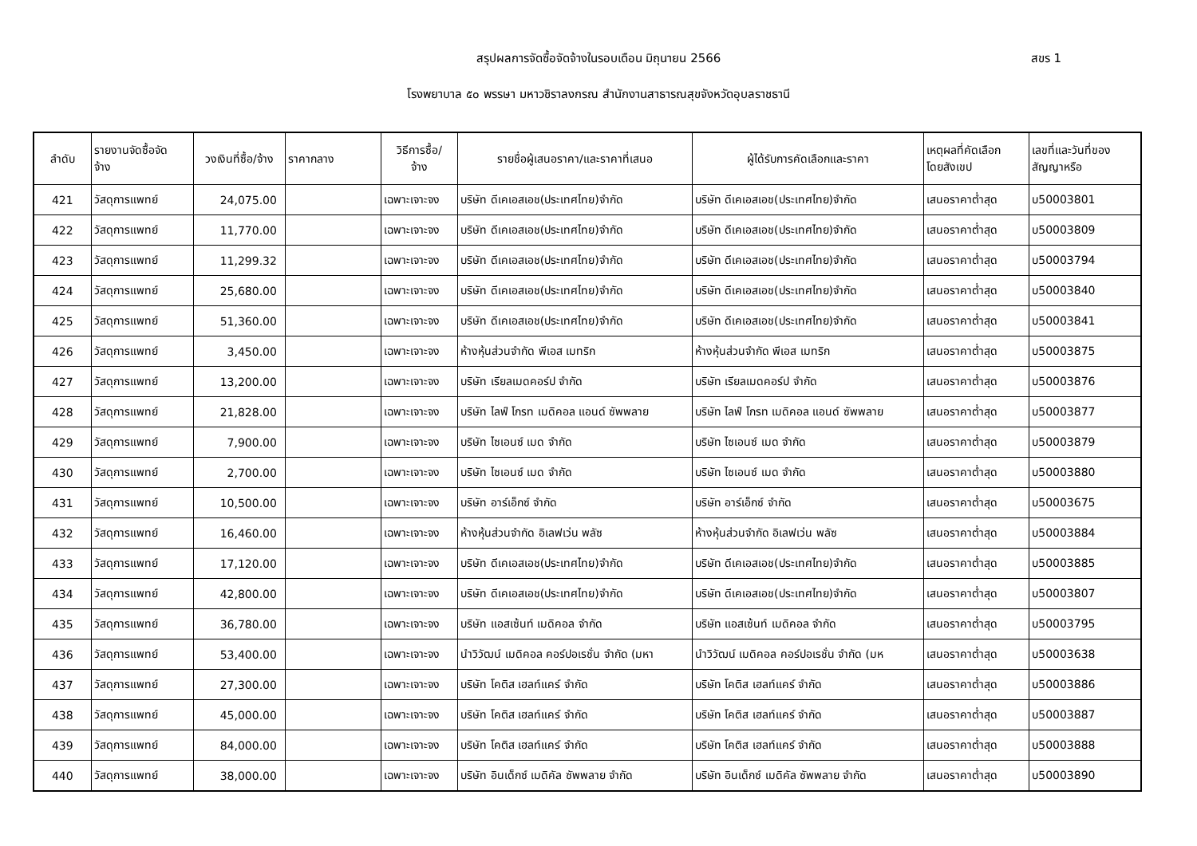สรุปผลการจัดซื้อจัดจ้างในรอบเดือน มิถุนายน 2566
สขร 1
โรงพยาบาล ๕๐ พรรษา มหาวชิราลงกรณ สำนักงานสาธารณสุขจังหวัดอุบลราชธานี
| ลำดับ | รายงานจัดซื้อจัด จ้าง | วงเงินที่ซื้อ/จ้าง | ราคากลาง | วิธีการซื้อ/ จ้าง | รายชื่อผู้เสนอราคา/และราคาที่เสนอ | ผู้ได้รับการคัดเลือกและราคา | เหตุผลที่คัดเลือก โดยสังเขป | เลขที่และวันที่ของ สัญญาหรือ |
| --- | --- | --- | --- | --- | --- | --- | --- | --- |
| 421 | วัสดุการแพทย์ | 24,075.00 | | เฉพาะเจาะจง | บริษัท ดีเคเอสเอช(ประเทศไทย)จำกัด | บริษัท ดีเคเอสเอช(ประเทศไทย)จำกัด | เสนอราคาต่ำสุด | บ50003801 |
| 422 | วัสดุการแพทย์ | 11,770.00 | | เฉพาะเจาะจง | บริษัท ดีเคเอสเอช(ประเทศไทย)จำกัด | บริษัท ดีเคเอสเอช(ประเทศไทย)จำกัด | เสนอราคาต่ำสุด | บ50003809 |
| 423 | วัสดุการแพทย์ | 11,299.32 | | เฉพาะเจาะจง | บริษัท ดีเคเอสเอช(ประเทศไทย)จำกัด | บริษัท ดีเคเอสเอช(ประเทศไทย)จำกัด | เสนอราคาต่ำสุด | บ50003794 |
| 424 | วัสดุการแพทย์ | 25,680.00 | | เฉพาะเจาะจง | บริษัท ดีเคเอสเอช(ประเทศไทย)จำกัด | บริษัท ดีเคเอสเอช(ประเทศไทย)จำกัด | เสนอราคาต่ำสุด | บ50003840 |
| 425 | วัสดุการแพทย์ | 51,360.00 | | เฉพาะเจาะจง | บริษัท ดีเคเอสเอช(ประเทศไทย)จำกัด | บริษัท ดีเคเอสเอช(ประเทศไทย)จำกัด | เสนอราคาต่ำสุด | บ50003841 |
| 426 | วัสดุการแพทย์ | 3,450.00 | | เฉพาะเจาะจง | ห้างหุ้นส่วนจำกัด พีเอส เมทริก | ห้างหุ้นส่วนจำกัด พีเอส เมทริก | เสนอราคาต่ำสุด | บ50003875 |
| 427 | วัสดุการแพทย์ | 13,200.00 | | เฉพาะเจาะจง | บริษัท เรียลเมดคอร์ป จำกัด | บริษัท เรียลเมดคอร์ป จำกัด | เสนอราคาต่ำสุด | บ50003876 |
| 428 | วัสดุการแพทย์ | 21,828.00 | | เฉพาะเจาะจง | บริษัท ไลฟ์ โกรท เมดิคอล แอนด์ ซัพพลาย | บริษัท ไลฟ์ โกรท เมดิคอล แอนด์ ซัพพลาย | เสนอราคาต่ำสุด | บ50003877 |
| 429 | วัสดุการแพทย์ | 7,900.00 | | เฉพาะเจาะจง | บริษัท ไซเอนซ์ เมด จำกัด | บริษัท ไซเอนซ์ เมด จำกัด | เสนอราคาต่ำสุด | บ50003879 |
| 430 | วัสดุการแพทย์ | 2,700.00 | | เฉพาะเจาะจง | บริษัท ไซเอนซ์ เมด จำกัด | บริษัท ไซเอนซ์ เมด จำกัด | เสนอราคาต่ำสุด | บ50003880 |
| 431 | วัสดุการแพทย์ | 10,500.00 | | เฉพาะเจาะจง | บริษัท อาร์เอ็กซ์ จำกัด | บริษัท อาร์เอ็กซ์ จำกัด | เสนอราคาต่ำสุด | บ50003675 |
| 432 | วัสดุการแพทย์ | 16,460.00 | | เฉพาะเจาะจง | ห้างหุ้นส่วนจำกัด อิเลฟเว่น พลัซ | ห้างหุ้นส่วนจำกัด อิเลฟเว่น พลัซ | เสนอราคาต่ำสุด | บ50003884 |
| 433 | วัสดุการแพทย์ | 17,120.00 | | เฉพาะเจาะจง | บริษัท ดีเคเอสเอช(ประเทศไทย)จำกัด | บริษัท ดีเคเอสเอช(ประเทศไทย)จำกัด | เสนอราคาต่ำสุด | บ50003885 |
| 434 | วัสดุการแพทย์ | 42,800.00 | | เฉพาะเจาะจง | บริษัท ดีเคเอสเอช(ประเทศไทย)จำกัด | บริษัท ดีเคเอสเอช(ประเทศไทย)จำกัด | เสนอราคาต่ำสุด | บ50003807 |
| 435 | วัสดุการแพทย์ | 36,780.00 | | เฉพาะเจาะจง | บริษัท แอสเซ้นท์ เมดิคอล จำกัด | บริษัท แอสเซ้นท์ เมดิคอล จำกัด | เสนอราคาต่ำสุด | บ50003795 |
| 436 | วัสดุการแพทย์ | 53,400.00 | | เฉพาะเจาะจง | นำวิวัฒน์ เมดิคอล คอร์ปอเรชั่น จำกัด (มหา | นำวิวัฒน์ เมดิคอล คอร์ปอเรชั่น จำกัด (มห | เสนอราคาต่ำสุด | บ50003638 |
| 437 | วัสดุการแพทย์ | 27,300.00 | | เฉพาะเจาะจง | บริษัท โคติส เฮลท์แคร์ จำกัด | บริษัท โคติส เฮลท์แคร์ จำกัด | เสนอราคาต่ำสุด | บ50003886 |
| 438 | วัสดุการแพทย์ | 45,000.00 | | เฉพาะเจาะจง | บริษัท โคติส เฮลท์แคร์ จำกัด | บริษัท โคติส เฮลท์แคร์ จำกัด | เสนอราคาต่ำสุด | บ50003887 |
| 439 | วัสดุการแพทย์ | 84,000.00 | | เฉพาะเจาะจง | บริษัท โคติส เฮลท์แคร์ จำกัด | บริษัท โคติส เฮลท์แคร์ จำกัด | เสนอราคาต่ำสุด | บ50003888 |
| 440 | วัสดุการแพทย์ | 38,000.00 | | เฉพาะเจาะจง | บริษัท อินเด็กซ์ เมดิคัล ซัพพลาย จำกัด | บริษัท อินเด็กซ์ เมดิคัล ซัพพลาย จำกัด | เสนอราคาต่ำสุด | บ50003890 |